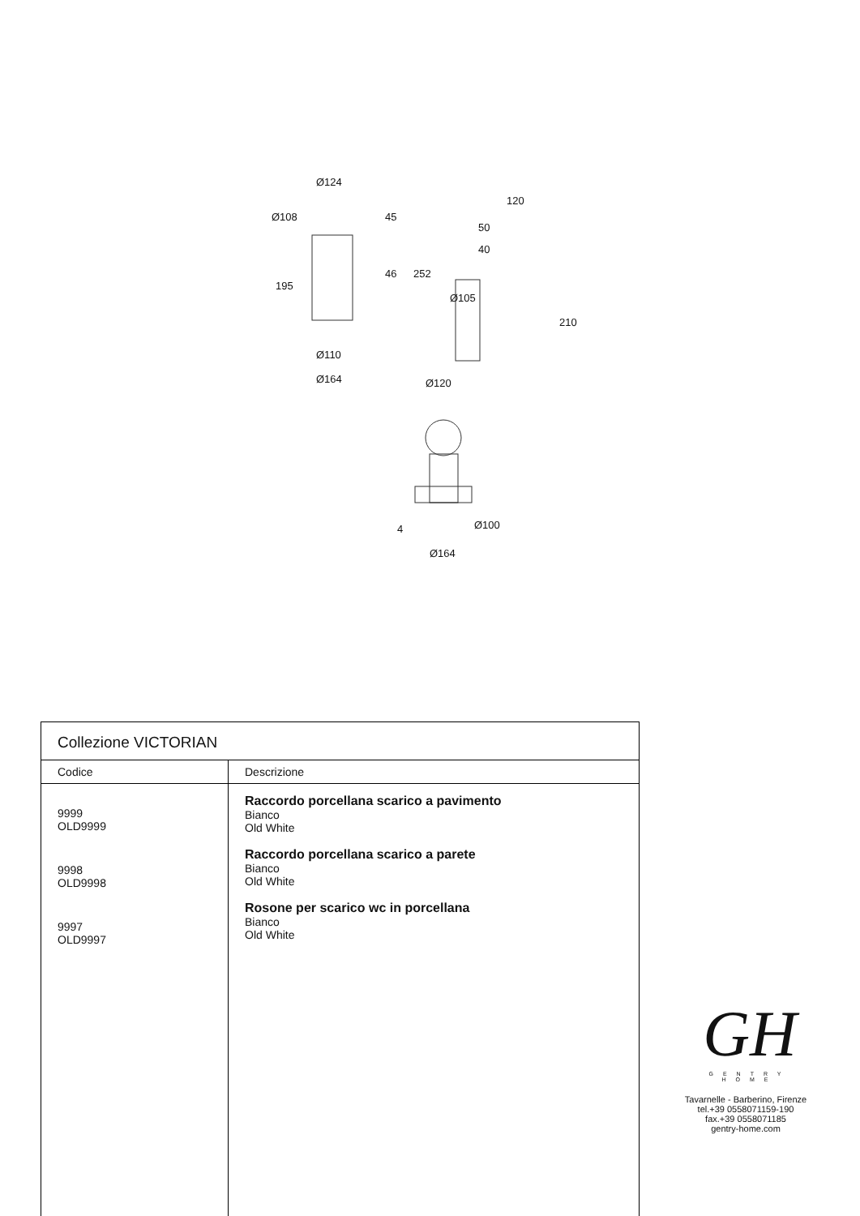Ø124
Ø108 45
195
46 252
Ø110
Ø164
120
50
40
Ø105
210
Ø120
4 Ø100
Ø164
| Collezione VICTORIAN | |
| Codice | Descrizione |
| 9999 OLD9999 9998 OLD9998 9997 OLD9997 | Raccordo porcellana scarico a pavimento Bianco Old White Raccordo porcellana scarico a parete Bianco Old White Rosone per scarico wc in porcellana Bianco Old White |
GH
GENTRY HOME
Tavarnelle - Barberino, Firenze
tel.+39 0558071159-190
fax.+39 0558071185
gentry-home.com